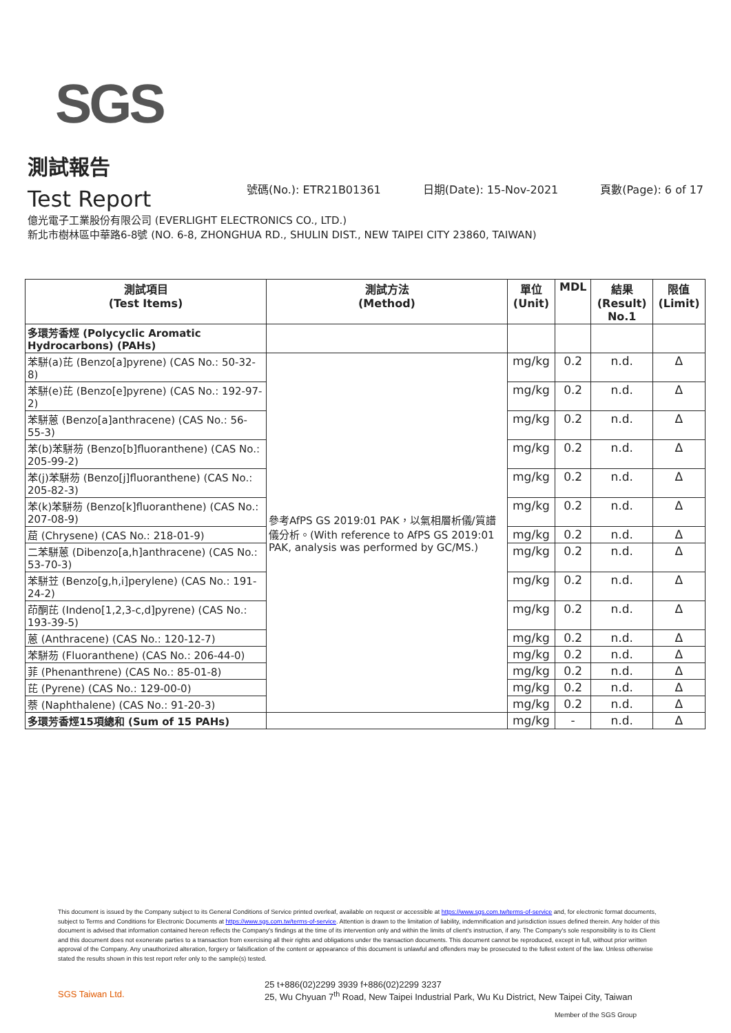SGS
測試報告
Test Report
號碼(No.): ETR21B01361 日期(Date): 15-Nov-2021 頁數(Page): 6 of 17
億光電子工業股份有限公司 (EVERLIGHT ELECTRONICS CO., LTD.)
新北市樹林區中華路6-8號 (NO. 6-8, ZHONGHUA RD., SHULIN DIST., NEW TAIPEI CITY 23860, TAIWAN)
| 測試項目 (Test Items) | 測試方法 (Method) | 單位 (Unit) | MDL | 結果 (Result) No.1 | 限值 (Limit) |
| --- | --- | --- | --- | --- | --- |
| 多環芳香烴 (Polycyclic Aromatic Hydrocarbons) (PAHs) | | | | | |
| 苯駢(a)芘 (Benzo[a]pyrene) (CAS No.: 50-32-8) | 參考AfPS GS 2019:01 PAK，以氣相層析儀/質譜儀分析。(With reference to AfPS GS 2019:01 PAK, analysis was performed by GC/MS.) | mg/kg | 0.2 | n.d. | Δ |
| 苯駢(e)芘 (Benzo[e]pyrene) (CAS No.: 192-97-2) | | mg/kg | 0.2 | n.d. | Δ |
| 苯駢蒽 (Benzo[a]anthracene) (CAS No.: 56-55-3) | | mg/kg | 0.2 | n.d. | Δ |
| 苯(b)苯駢芴 (Benzo[b]fluoranthene) (CAS No.: 205-99-2) | | mg/kg | 0.2 | n.d. | Δ |
| 苯(j)苯駢芴 (Benzo[j]fluoranthene) (CAS No.: 205-82-3) | | mg/kg | 0.2 | n.d. | Δ |
| 苯(k)苯駢芴 (Benzo[k]fluoranthene) (CAS No.: 207-08-9) | | mg/kg | 0.2 | n.d. | Δ |
| 䓛 (Chrysene) (CAS No.: 218-01-9) | | mg/kg | 0.2 | n.d. | Δ |
| 二苯駢蒽 (Dibenzo[a,h]anthracene) (CAS No.: 53-70-3) | | mg/kg | 0.2 | n.d. | Δ |
| 苯駢苙 (Benzo[g,h,i]perylene) (CAS No.: 191-24-2) | | mg/kg | 0.2 | n.d. | Δ |
| 茚酮芘 (Indeno[1,2,3-c,d]pyrene) (CAS No.: 193-39-5) | | mg/kg | 0.2 | n.d. | Δ |
| 蒽 (Anthracene) (CAS No.: 120-12-7) | | mg/kg | 0.2 | n.d. | Δ |
| 苯駢芴 (Fluoranthene) (CAS No.: 206-44-0) | | mg/kg | 0.2 | n.d. | Δ |
| 菲 (Phenanthrene) (CAS No.: 85-01-8) | | mg/kg | 0.2 | n.d. | Δ |
| 芘 (Pyrene) (CAS No.: 129-00-0) | | mg/kg | 0.2 | n.d. | Δ |
| 萘 (Naphthalene) (CAS No.: 91-20-3) | | mg/kg | 0.2 | n.d. | Δ |
| 多環芳香烴15項總和 (Sum of 15 PAHs) | | mg/kg | - | n.d. | Δ |
This document is issued by the Company subject to its General Conditions of Service printed overleaf, available on request or accessible at https://www.sgs.com.tw/terms-of-service and, for electronic format documents, subject to Terms and Conditions for Electronic Documents at https://www.sgs.com.tw/terms-of-service. Attention is drawn to the limitation of liability, indemnification and jurisdiction issues defined therein. Any holder of this document is advised that information contained hereon reflects the Company's findings at the time of its intervention only and within the limits of client's instruction, if any. The Company's sole responsibility is to its Client and this document does not exonerate parties to a transaction from exercising all their rights and obligations under the transaction documents. This document cannot be reproduced, except in full, without prior written approval of the Company. Any unauthorized alteration, forgery or falsification of the content or appearance of this document is unlawful and offenders may be prosecuted to the fullest extent of the law. Unless otherwise stated the results shown in this test report refer only to the sample(s) tested.
SGS Taiwan Ltd.
25 t+886(02)2299 3939 f+886(02)2299 3237
25, Wu Chyuan 7<sup>th</sup> Road, New Taipei Industrial Park, Wu Ku District, New Taipei City, Taiwan
Member of the SGS Group